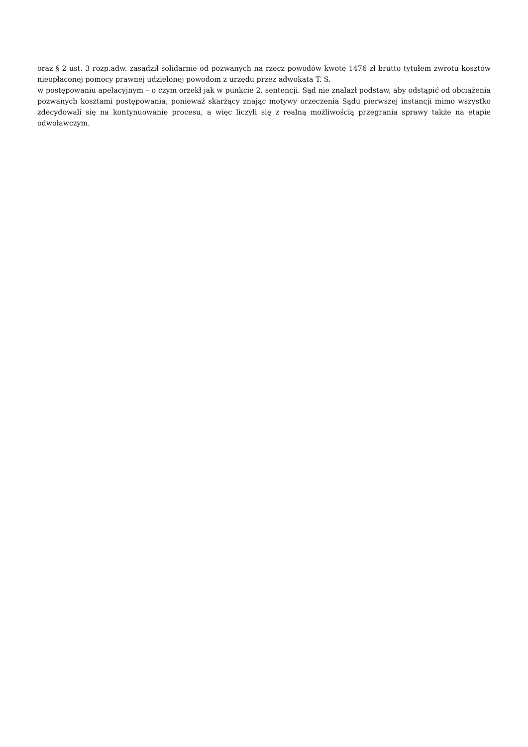oraz § 2 ust. 3 rozp.adw. zasądził solidarnie od pozwanych na rzecz powodów kwotę 1476 zł brutto tytułem zwrotu kosztów nieopłaconej pomocy prawnej udzielonej powodom z urzędu przez adwokata T. S.
w postępowaniu apelacyjnym – o czym orzekł jak w punkcie 2. sentencji. Sąd nie znalazł podstaw, aby odstąpić od obciążenia pozwanych kosztami postępowania, ponieważ skarżący znając motywy orzeczenia Sądu pierwszej instancji mimo wszystko zdecydowali się na kontynuowanie procesu, a więc liczyli się z realną możliwością przegrania sprawy także na etapie odwoławczym.